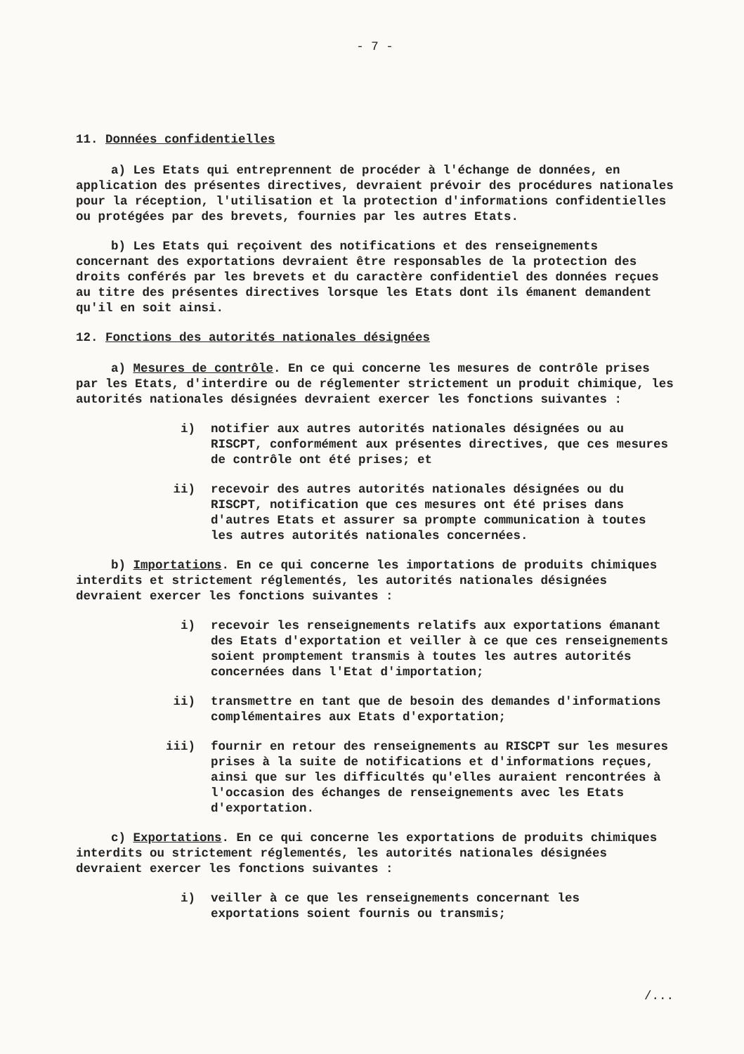- 7 -
11. Données confidentielles
a) Les Etats qui entreprennent de procéder à l'échange de données, en application des présentes directives, devraient prévoir des procédures nationales pour la réception, l'utilisation et la protection d'informations confidentielles ou protégées par des brevets, fournies par les autres Etats.
b) Les Etats qui reçoivent des notifications et des renseignements concernant des exportations devraient être responsables de la protection des droits conférés par les brevets et du caractère confidentiel des données reçues au titre des présentes directives lorsque les Etats dont ils émanent demandent qu'il en soit ainsi.
12. Fonctions des autorités nationales désignées
a) Mesures de contrôle. En ce qui concerne les mesures de contrôle prises par les Etats, d'interdire ou de réglementer strictement un produit chimique, les autorités nationales désignées devraient exercer les fonctions suivantes :
i) notifier aux autres autorités nationales désignées ou au RISCPT, conformément aux présentes directives, que ces mesures de contrôle ont été prises; et
ii) recevoir des autres autorités nationales désignées ou du RISCPT, notification que ces mesures ont été prises dans d'autres Etats et assurer sa prompte communication à toutes les autres autorités nationales concernées.
b) Importations. En ce qui concerne les importations de produits chimiques interdits et strictement réglementés, les autorités nationales désignées devraient exercer les fonctions suivantes :
i) recevoir les renseignements relatifs aux exportations émanant des Etats d'exportation et veiller à ce que ces renseignements soient promptement transmis à toutes les autres autorités concernées dans l'Etat d'importation;
ii) transmettre en tant que de besoin des demandes d'informations complémentaires aux Etats d'exportation;
iii) fournir en retour des renseignements au RISCPT sur les mesures prises à la suite de notifications et d'informations reçues, ainsi que sur les difficultés qu'elles auraient rencontrées à l'occasion des échanges de renseignements avec les Etats d'exportation.
c) Exportations. En ce qui concerne les exportations de produits chimiques interdits ou strictement réglementés, les autorités nationales désignées devraient exercer les fonctions suivantes :
i) veiller à ce que les renseignements concernant les exportations soient fournis ou transmis;
/...